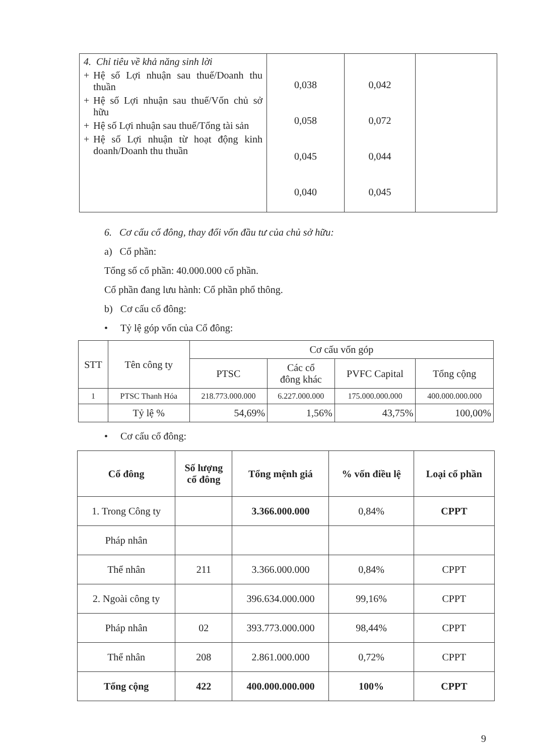| 4. Chỉ tiêu về khả năng sinh lời + Hệ số Lợi nhuận sau thuế/Doanh thu thuần + Hệ số Lợi nhuận sau thuế/Vốn chủ sở hữu + Hệ số Lợi nhuận sau thuế/Tổng tài sản + Hệ số Lợi nhuận từ hoạt động kinh doanh/Doanh thu thuần | 0,038 0,058 0,045 0,040 | 0,042 0,072 0,044 0,045 | |
6. Cơ cấu cổ đông, thay đổi vốn đầu tư của chủ sở hữu:
a) Cổ phần:
Tổng số cổ phần: 40.000.000 cổ phần.
Cổ phần đang lưu hành: Cổ phần phổ thông.
b) Cơ cấu cổ đông:
• Tỷ lệ góp vốn của Cổ đông:
| STT | Tên công ty | Cơ cấu vốn góp | | | |
| --- | --- | --- | --- | --- | --- |
| | | PTSC | Các cổ đông khác | PVFC Capital | Tổng cộng |
| 1 | PTSC Thanh Hóa | 218.773.000.000 | 6.227.000.000 | 175.000.000.000 | 400.000.000.000 |
| | Tỷ lệ % | 54,69% | 1,56% | 43,75% | 100,00% |
• Cơ cấu cổ đông:
| Cổ đông | Số lượng cổ đông | Tổng mệnh giá | % vốn điều lệ | Loại cổ phần |
| --- | --- | --- | --- | --- |
| 1. Trong Công ty | | 3.366.000.000 | 0,84% | CPPT |
| Pháp nhân | | | | |
| Thể nhân | 211 | 3.366.000.000 | 0,84% | CPPT |
| 2. Ngoài công ty | | 396.634.000.000 | 99,16% | CPPT |
| Pháp nhân | 02 | 393.773.000.000 | 98,44% | CPPT |
| Thể nhân | 208 | 2.861.000.000 | 0,72% | CPPT |
| Tổng cộng | 422 | 400.000.000.000 | 100% | CPPT |
9